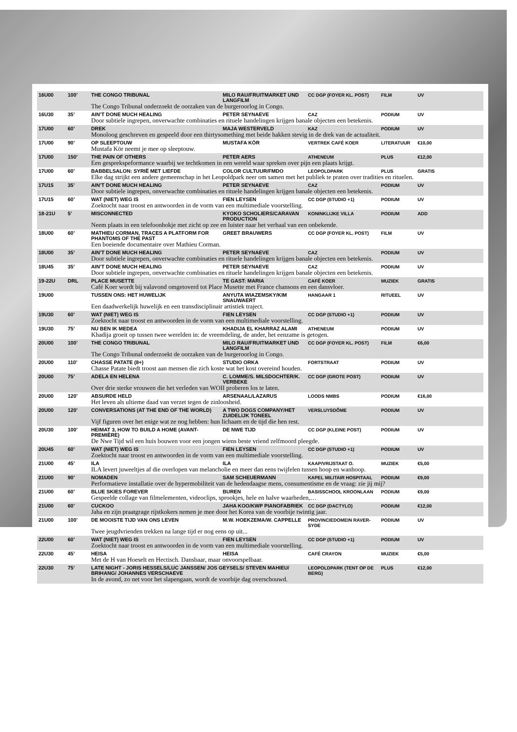| 16U00 | 100’ | THE CONGO TRIBUNAL | MILO RAU/FRUITMARKET UND LANGFILM | CC DGP (FOYER KL. POST) | FILM | UV |
| | | The Congo Tribunal onderzoekt de oorzaken van de burgeroorlog in Congo. | | | | |
| 16U30 | 35’ | AIN’T DONE MUCH HEALING | PETER SEYNAEVE | CAZ | PODIUM | UV |
| | | Door subtiele ingrepen, onverwachte combinaties en rituele handelingen krijgen banale objecten een betekenis. | | | | |
| 17U00 | 60’ | DREK | MAJA WESTERVELD | KAZ | PODIUM | UV |
| | | Monoloog geschreven en gespeeld door een thirtysomething met beide hakken stevig in de drek van de actualiteit. | | | | |
| 17U00 | 90’ | OP SLEEPTOUW | MUSTAFA KÖR | VERTREK CAFÉ KOER | LITERATUUR | €10,00 |
| | | Mustafa Kör neemt je mee op sleeptouw. | | | | |
| 17U00 | 150’ | THE PAIN OF OTHERS | PETER AERS | ATHENEUM | PLUS | €12,00 |
| | | Een gesprekspeformance waarbij we techtkomen in een wereld waar spreken over pijn een plaats krijgt. | | | | |
| 17U00 | 60’ | BABBELSALON: SYRIË MET LIEFDE | COLOR CULTUUR/FMDO | LEOPOLDPARK | PLUS | GRATIS |
| | | Elke dag strijkt een andere gemeenschap in het Leopoldpark neer om samen met het publiek te praten over tradities en rituelen. | | | | |
| 17U15 | 35’ | AIN’T DONE MUCH HEALING | PETER SEYNAEVE | CAZ | PODIUM | UV |
| | | Door subtiele ingrepen, onverwachte combinaties en rituele handelingen krijgen banale objecten een betekenis. | | | | |
| 17U15 | 60’ | WAT (NIET) WEG IS | FIEN LEYSEN | CC DGP (STUDIO +1) | PODIUM | UV |
| | | Zoektocht naar troost en antwoorden in de vorm van een multimediale voorstelling. | | | | |
| 18-21U | 5’ | MISCONNECTED | KYOKO SCHOLIERS/CARAVAN PRODUCTION | KONINKLIJKE VILLA | PODIUM | ADD |
| | | Neem plaats in een telefoonhokje met zicht op zee en luister naar het verhaal van een onbekende. | | | | |
| 18U00 | 60’ | MATHIEU CORMAN, TRACES A PLATFORM FOR PHANTOMS OF THE PAST | GREET BRAUWERS | CC DGP (FOYER KL. POST) | FILM | UV |
| | | Een boeiende documentaire over Mathieu Corman. | | | | |
| 18U00 | 35’ | AIN’T DONE MUCH HEALING | PETER SEYNAEVE | CAZ | PODIUM | UV |
| | | Door subtiele ingrepen, onverwachte combinaties en rituele handelingen krijgen banale objecten een betekenis. | | | | |
| 18U45 | 35’ | AIN’T DONE MUCH HEALING | PETER SEYNAEVE | CAZ | PODIUM | UV |
| | | Door subtiele ingrepen, onverwachte combinaties en rituele handelingen krijgen banale objecten een betekenis. | | | | |
| 19-22U | DRL | PLACE MUSETTE | TE GAST: MARIA | CAFÉ KOER | MUZIEK | GRATIS |
| | | Café Koer wordt bij valavond omgetoverd tot Place Musette met France chansons en een dansvloer. | | | | |
| 19U00 | | TUSSEN ONS: HET HUWELIJK | ANYUTA WIAZEMSKY/KIM SNAUWAERT | HANGAAR 1 | RITUEEL | UV |
| | | Een daadwerkelijk huwelijk en een transdisciplinair artistiek traject. | | | | |
| 19U30 | 60’ | WAT (NIET) WEG IS | FIEN LEYSEN | CC DGP (STUDIO +1) | PODIUM | UV |
| | | Zoektocht naar troost en antwoorden in de vorm van een multimediale voorstelling. | | | | |
| 19U30 | 75’ | NU BEN IK MEDEA | KHADIJA EL KHARRAZ ALAMI | ATHENEUM | PODIUM | UV |
| | | Khadija groeit op tussen twee werelden in: de vreemdeling, de ander, het eenzame is getogen. | | | | |
| 20U00 | 100’ | THE CONGO TRIBUNAL | MILO RAU/FRUITMARKET UND LANGFILM | CC DGP (FOYER KL. POST) | FILM | €6,00 |
| | | The Congo Tribunal onderzoekt de oorzaken van de burgeroorlog in Congo. | | | | |
| 20U00 | 110’ | CHASSE PATATE (8+) | STUDIO ORKA | FORTSTRAAT | PODIUM | UV |
| | | Chasse Patate biedt troost aan mensen die zich koste wat het kost overeind houden. | | | | |
| 20U00 | 75’ | ADELA EN HELENA | C. LOMME/S. MILSDOCHTER/K. VERBEKE | CC DGP (GROTE POST) | PODIUM | UV |
| | | Over drie sterke vrouwen die het verleden van WOII proberen los te laten. | | | | |
| 20U00 | 120’ | ABSURDE HELD | ARSENAAL/LAZARUS | LOODS NMBS | PODIUM | €16,00 |
| | | Het leven als ultieme daad van verzet tegen de zinloosheid. | | | | |
| 20U00 | 120’ | CONVERSATIONS (AT THE END OF THE WORLD) | A TWO DOGS COMPANY/HET ZUIDELIJK TONEEL | VERSLUYSDÔME | PODIUM | UV |
| | | Vijf figuren over het enige wat ze nog hebben: hun lichaam en de tijd die hen rest. | | | | |
| 20U30 | 100’ | HEIMAT 3, HOW TO BUILD A HOME (AVANT-PREMIÈRE) | DE NWE TIJD | CC DGP (KLEINE POST) | PODIUM | UV |
| | | De Nwe Tijd wil een huis bouwen voor een jongen wiens beste vriend zelfmoord pleegde. | | | | |
| 20U45 | 60’ | WAT (NIET) WEG IS | FIEN LEYSEN | CC DGP (STUDIO +1) | PODIUM | UV |
| | | Zoektocht naar troost en antwoorden in de vorm van een multimediale voorstelling. | | | | |
| 21U00 | 45’ | ILA | ILA | KAAP/VRIJSTAAT O. | MUZIEK | €5,00 |
| | | ILA levert juweeltjes af die overlopen van melancholie en meer dan eens twijfelen tussen hoop en wanhoop. | | | | |
| 21U00 | 90’ | NOMADEN | SAM SCHEUERMANN | KAPEL MILITAIR HOSPITAAL | PODIUM | €9,00 |
| | | Performatieve installatie over de hypermobiliteit van de hedendaagse mens, consumentisme en de vraag: zie jij mij? | | | | |
| 21U00 | 60’ | BLUE SKIES FOREVER | BUREN | BASISSCHOOL KROONLAAN | PODIUM | €9,00 |
| | | Gespeelde collage van filmelementen, videoclips, sprookjes, hele en halve waarheden,… | | | | |
| 21U00 | 60’ | CUCKOO | JAHA KOO/KWP PIANOFABRIEK | CC DGP (DACTYLO) | PODIUM | €12,00 |
| | | Jaha en zijn praatgrage rijstkokers nemen je mee door het Korea van de voorbije twintig jaar. | | | | |
| 21U00 | 100’ | DE MOOISTE TIJD VAN ONS LEVEN | M.W. HOEKZEMA/W. CAPPELLE | PROVINCIEDOMEIN RAVER-SYDE | PODIUM | UV |
| | | Twee jeugdvrienden trekken na lange tijd er nog eens op uit... | | | | |
| 22U00 | 60’ | WAT (NIET) WEG IS | FIEN LEYSEN | CC DGP (STUDIO +1) | PODIUM | UV |
| | | Zoektocht naar troost en antwoorden in de vorm van een multimediale voorstelling. | | | | |
| 22U30 | 45’ | HEISA | HEISA | CAFÉ CRAYON | MUZIEK | €5,00 |
| | | Met de H van Hoeselt en Hectisch. Dansbaar, maar onvoorspelbaar. | | | | |
| 22U30 | 75’ | LATE NIGHT - JORIS HESSELS/LUC JANSSEN/ JOS GEYSELS/ STEVEN MAHIEU/ BRIHANG/ JOHANNES VERSCHAEVE | | LEOPOLDPARK (TENT OP DE BERG) | PLUS | €12,00 |
| | | In de avond, zo net voor het slapengaan, wordt de voorbije dag overschouwd. | | | | |